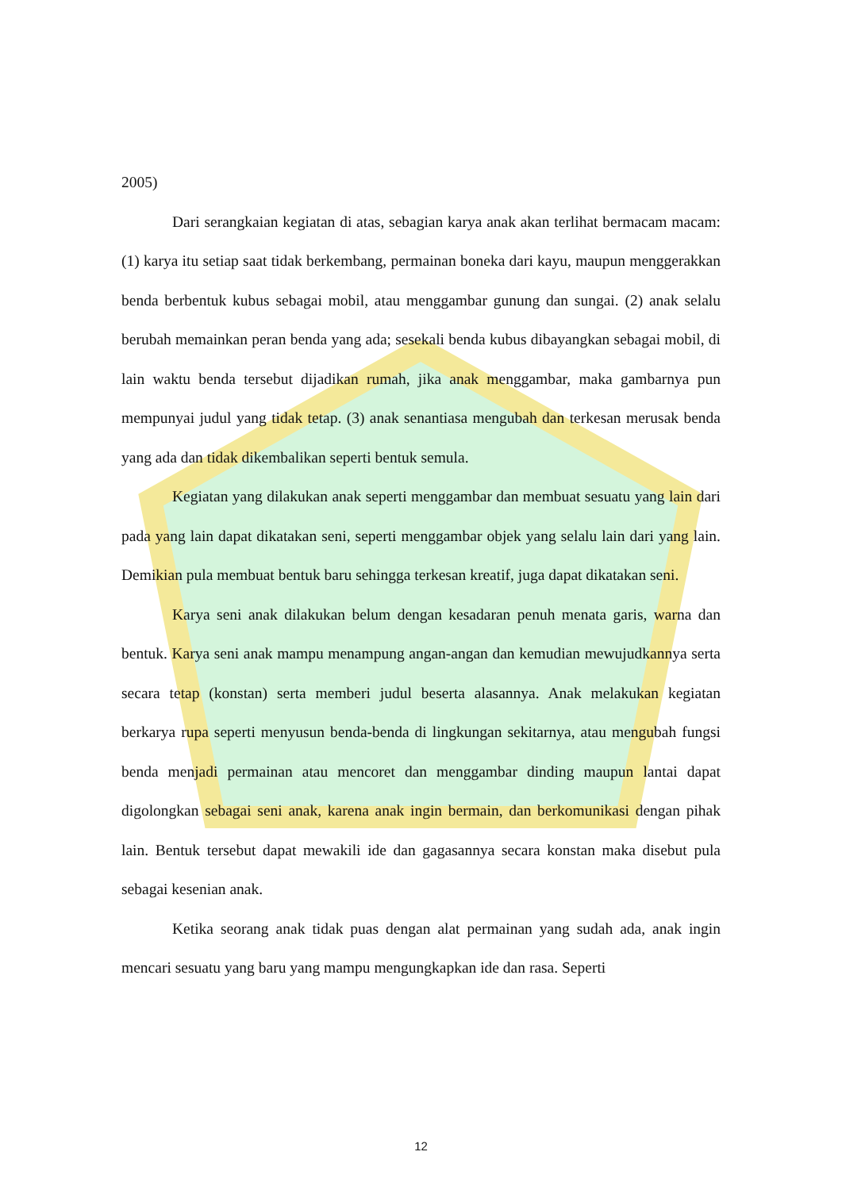2005)
Dari serangkaian kegiatan di atas, sebagian karya anak akan terlihat bermacam macam: (1) karya itu setiap saat tidak berkembang, permainan boneka dari kayu, maupun menggerakkan benda berbentuk kubus sebagai mobil, atau menggambar gunung dan sungai. (2) anak selalu berubah memainkan peran benda yang ada; sesekali benda kubus dibayangkan sebagai mobil, di lain waktu benda tersebut dijadikan rumah, jika anak menggambar, maka gambarnya pun mempunyai judul yang tidak tetap. (3) anak senantiasa mengubah dan terkesan merusak benda yang ada dan tidak dikembalikan seperti bentuk semula.
Kegiatan yang dilakukan anak seperti menggambar dan membuat sesuatu yang lain dari pada yang lain dapat dikatakan seni, seperti menggambar objek yang selalu lain dari yang lain. Demikian pula membuat bentuk baru sehingga terkesan kreatif, juga dapat dikatakan seni.
Karya seni anak dilakukan belum dengan kesadaran penuh menata garis, warna dan bentuk. Karya seni anak mampu menampung angan-angan dan kemudian mewujudkannya serta secara tetap (konstan) serta memberi judul beserta alasannya. Anak melakukan kegiatan berkarya rupa seperti menyusun benda-benda di lingkungan sekitarnya, atau mengubah fungsi benda menjadi permainan atau mencoret dan menggambar dinding maupun lantai dapat digolongkan sebagai seni anak, karena anak ingin bermain, dan berkomunikasi dengan pihak lain. Bentuk tersebut dapat mewakili ide dan gagasannya secara konstan maka disebut pula sebagai kesenian anak.
Ketika seorang anak tidak puas dengan alat permainan yang sudah ada, anak ingin mencari sesuatu yang baru yang mampu mengungkapkan ide dan rasa. Seperti
12